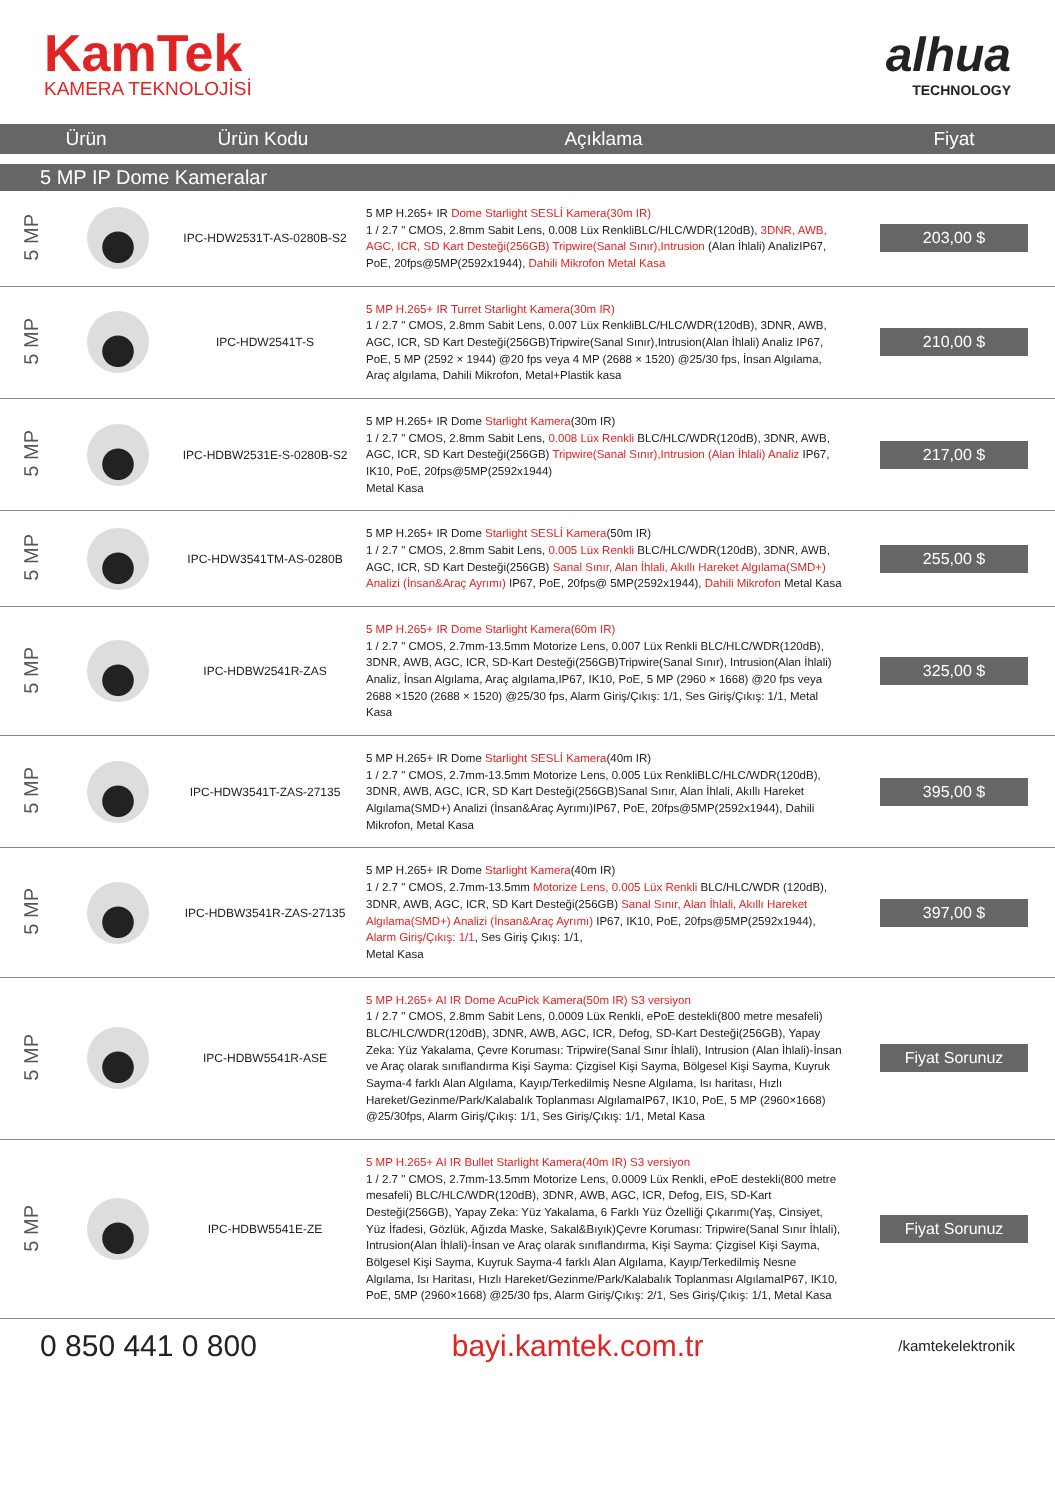KamTek
KAMERA TEKNOLOJİSİ
alhua
TECHNOLOGY
| Ürün | Ürün Kodu | Açıklama | Fiyat |
| --- | --- | --- | --- |
5 MP IP Dome Kameralar
| 5 MP | | IPC-HDW2531T-AS-0280B-S2 | 5 MP H.265+ IR Dome Starlight SESLİ Kamera(30m IR) 1 / 2.7 " CMOS, 2.8mm Sabit Lens, 0.008 Lüx RenkliBLC/HLC/WDR(120dB), 3DNR, AWB, AGC, ICR, SD Kart Desteği(256GB) Tripwire(Sanal Sınır),Intrusion (Alan İhlali) AnalizIP67, PoE, 20fps@5MP(2592x1944), Dahili Mikrofon Metal Kasa | 203,00 $ |
| 5 MP | | IPC-HDW2541T-S | 5 MP H.265+ IR Turret Starlight Kamera(30m IR) 1 / 2.7 " CMOS, 2.8mm Sabit Lens, 0.007 Lüx RenkliBLC/HLC/WDR(120dB), 3DNR, AWB, AGC, ICR, SD Kart Desteği(256GB)Tripwire(Sanal Sınır),Intrusion(Alan İhlali) Analiz IP67, PoE, 5 MP (2592 × 1944) @20 fps veya 4 MP (2688 × 1520) @25/30 fps, İnsan Algılama, Araç algılama, Dahili Mikrofon, Metal+Plastik kasa | 210,00 $ |
| 5 MP | | IPC-HDBW2531E-S-0280B-S2 | 5 MP H.265+ IR Dome Starlight Kamera (30m IR) 1 / 2.7 " CMOS, 2.8mm Sabit Lens, 0.008 Lüx Renkli BLC/HLC/WDR(120dB), 3DNR, AWB, AGC, ICR, SD Kart Desteği(256GB) Tripwire(Sanal Sınır),Intrusion (Alan İhlali) Analiz IP67, IK10, PoE, 20fps@5MP(2592x1944) Metal Kasa | 217,00 $ |
| 5 MP | | IPC-HDW3541TM-AS-0280B | 5 MP H.265+ IR Dome Starlight SESLİ Kamera (50m IR) 1 / 2.7 " CMOS, 2.8mm Sabit Lens, 0.005 Lüx Renkli BLC/HLC/WDR(120dB), 3DNR, AWB, AGC, ICR, SD Kart Desteği(256GB) Sanal Sınır, Alan İhlali, Akıllı Hareket Algılama(SMD+) Analizi (İnsan&Araç Ayrımı) IP67, PoE, 20fps@ 5MP(2592x1944), Dahili Mikrofon Metal Kasa | 255,00 $ |
| 5 MP | | IPC-HDBW2541R-ZAS | 5 MP H.265+ IR Dome Starlight Kamera(60m IR) 1 / 2.7 " CMOS, 2.7mm-13.5mm Motorize Lens, 0.007 Lüx Renkli BLC/HLC/WDR(120dB), 3DNR, AWB, AGC, ICR, SD-Kart Desteği(256GB)Tripwire(Sanal Sınır), Intrusion(Alan İhlali) Analiz, İnsan Algılama, Araç algılama,IP67, IK10, PoE, 5 MP (2960 × 1668) @20 fps veya 2688 ×1520 (2688 × 1520) @25/30 fps, Alarm Giriş/Çıkış: 1/1, Ses Giriş/Çıkış: 1/1, Metal Kasa | 325,00 $ |
| 5 MP | | IPC-HDW3541T-ZAS-27135 | 5 MP H.265+ IR Dome Starlight SESLİ Kamera (40m IR) 1 / 2.7 " CMOS, 2.7mm-13.5mm Motorize Lens, 0.005 Lüx RenkliBLC/HLC/WDR(120dB), 3DNR, AWB, AGC, ICR, SD Kart Desteği(256GB)Sanal Sınır, Alan İhlali, Akıllı Hareket Algılama(SMD+) Analizi (İnsan&Araç Ayrımı)IP67, PoE, 20fps@5MP(2592x1944), Dahili Mikrofon, Metal Kasa | 395,00 $ |
| 5 MP | | IPC-HDBW3541R-ZAS-27135 | 5 MP H.265+ IR Dome Starlight Kamera (40m IR) 1 / 2.7 " CMOS, 2.7mm-13.5mm Motorize Lens, 0.005 Lüx Renkli BLC/HLC/WDR (120dB), 3DNR, AWB, AGC, ICR, SD Kart Desteği(256GB) Sanal Sınır, Alan İhlali, Akıllı Hareket Algılama(SMD+) Analizi (İnsan&Araç Ayrımı) IP67, IK10, PoE, 20fps@5MP(2592x1944), Alarm Giriş/Çıkış: 1/1 , Ses Giriş Çıkış: 1/1, Metal Kasa | 397,00 $ |
| 5 MP | | IPC-HDBW5541R-ASE | 5 MP H.265+ AI IR Dome AcuPick Kamera(50m IR) S3 versiyon 1 / 2.7 " CMOS, 2.8mm Sabit Lens, 0.0009 Lüx Renkli, ePoE destekli(800 metre mesafeli) BLC/HLC/WDR(120dB), 3DNR, AWB, AGC, ICR, Defog, SD-Kart Desteği(256GB), Yapay Zeka: Yüz Yakalama, Çevre Koruması: Tripwire(Sanal Sınır İhlali), Intrusion (Alan İhlali)-İnsan ve Araç olarak sınıflandırma Kişi Sayma: Çizgisel Kişi Sayma, Bölgesel Kişi Sayma, Kuyruk Sayma-4 farklı Alan Algılama, Kayıp/Terkedilmiş Nesne Algılama, Isı haritası, Hızlı Hareket/Gezinme/Park/Kalabalık Toplanması AlgılamaIP67, IK10, PoE, 5 MP (2960×1668) @25/30fps, Alarm Giriş/Çıkış: 1/1, Ses Giriş/Çıkış: 1/1, Metal Kasa | Fiyat Sorunuz |
| 5 MP | | IPC-HDBW5541E-ZE | 5 MP H.265+ AI IR Bullet Starlight Kamera(40m IR) S3 versiyon 1 / 2.7 " CMOS, 2.7mm-13.5mm Motorize Lens, 0.0009 Lüx Renkli, ePoE destekli(800 metre mesafeli) BLC/HLC/WDR(120dB), 3DNR, AWB, AGC, ICR, Defog, EIS, SD-Kart Desteği(256GB), Yapay Zeka: Yüz Yakalama, 6 Farklı Yüz Özelliği Çıkarımı(Yaş, Cinsiyet, Yüz İfadesi, Gözlük, Ağızda Maske, Sakal&Bıyık)Çevre Koruması: Tripwire(Sanal Sınır İhlali), Intrusion(Alan İhlali)-İnsan ve Araç olarak sınıflandırma, Kişi Sayma: Çizgisel Kişi Sayma, Bölgesel Kişi Sayma, Kuyruk Sayma-4 farklı Alan Algılama, Kayıp/Terkedilmiş Nesne Algılama, Isı Haritası, Hızlı Hareket/Gezinme/Park/Kalabalık Toplanması AlgılamaIP67, IK10, PoE, 5MP (2960×1668) @25/30 fps, Alarm Giriş/Çıkış: 2/1, Ses Giriş/Çıkış: 1/1, Metal Kasa | Fiyat Sorunuz |
0 850 441 0 800 bayi.kamtek.com.tr
/kamtekelektronik